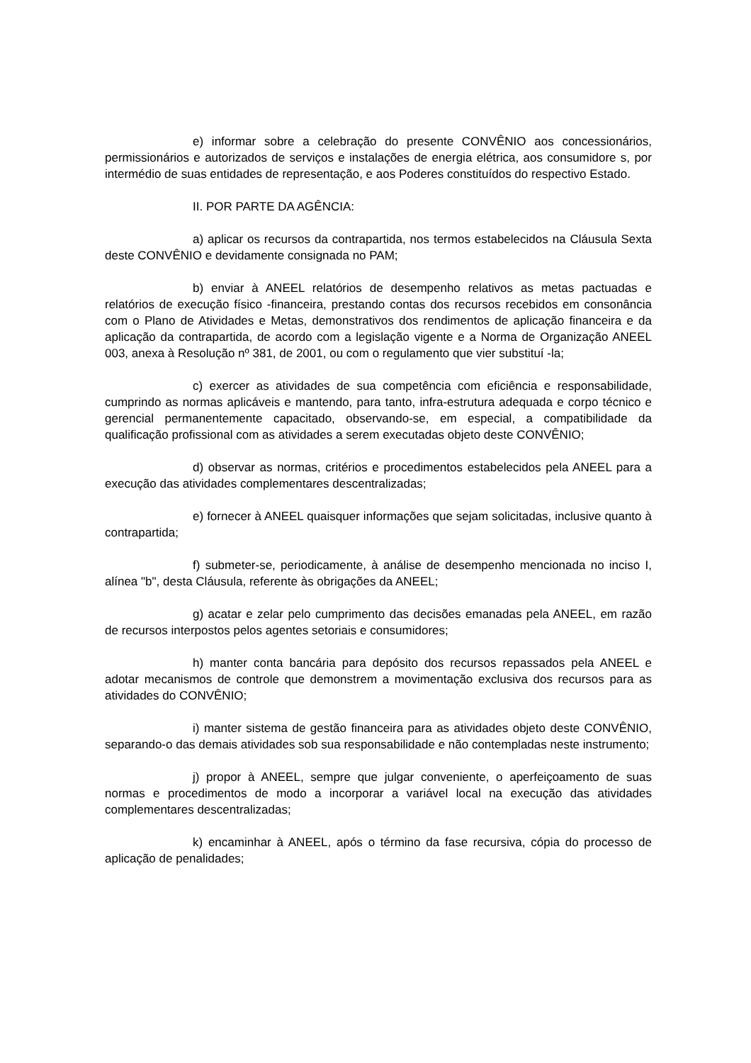e) informar sobre a celebração do presente CONVÊNIO aos concessionários, permissionários e autorizados de serviços e instalações de energia elétrica, aos consumidore s, por intermédio de suas entidades de representação, e aos Poderes constituídos do respectivo Estado.
II. POR PARTE DA AGÊNCIA:
a) aplicar os recursos da contrapartida, nos termos estabelecidos na Cláusula Sexta deste CONVÊNIO e devidamente consignada no PAM;
b) enviar à ANEEL relatórios de desempenho relativos as metas pactuadas e relatórios de execução físico -financeira, prestando contas dos recursos recebidos em consonância com o Plano de Atividades e Metas, demonstrativos dos rendimentos de aplicação financeira e da aplicação da contrapartida, de acordo com a legislação vigente e a Norma de Organização ANEEL 003, anexa à Resolução nº 381, de 2001, ou com o regulamento que vier substituí -la;
c) exercer as atividades de sua competência com eficiência e responsabilidade, cumprindo as normas aplicáveis e mantendo, para tanto, infra-estrutura adequada e corpo técnico e gerencial permanentemente capacitado, observando-se, em especial, a compatibilidade da qualificação profissional com as atividades a serem executadas objeto deste CONVÊNIO;
d) observar as normas, critérios e procedimentos estabelecidos pela ANEEL para a execução das atividades complementares descentralizadas;
e) fornecer à ANEEL quaisquer informações que sejam solicitadas, inclusive quanto à contrapartida;
f) submeter-se, periodicamente, à análise de desempenho mencionada no inciso I, alínea "b", desta Cláusula, referente às obrigações da ANEEL;
g) acatar e zelar pelo cumprimento das decisões emanadas pela ANEEL, em razão de recursos interpostos pelos agentes setoriais e consumidores;
h) manter conta bancária para depósito dos recursos repassados pela ANEEL e adotar mecanismos de controle que demonstrem a movimentação exclusiva dos recursos para as atividades do CONVÊNIO;
i) manter sistema de gestão financeira para as atividades objeto deste CONVÊNIO, separando-o das demais atividades sob sua responsabilidade e não contempladas neste instrumento;
j) propor à ANEEL, sempre que julgar conveniente, o aperfeiçoamento de suas normas e procedimentos de modo a incorporar a variável local na execução das atividades complementares descentralizadas;
k) encaminhar à ANEEL, após o término da fase recursiva, cópia do processo de aplicação de penalidades;